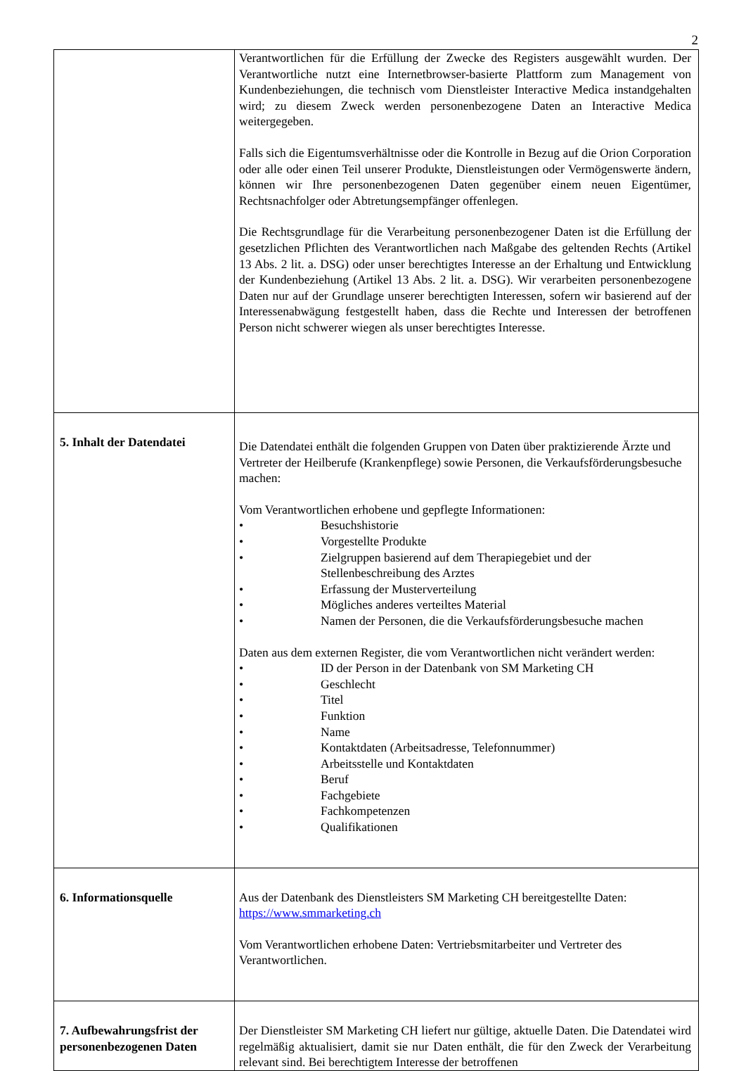2
| | Verantwortlichen für die Erfüllung der Zwecke des Registers ausgewählt wurden. Der Verantwortliche nutzt eine Internetbrowser-basierte Plattform zum Management von Kundenbeziehungen, die technisch vom Dienstleister Interactive Medica instandgehalten wird; zu diesem Zweck werden personenbezogene Daten an Interactive Medica weitergegeben. Falls sich die Eigentumsverhältnisse oder die Kontrolle in Bezug auf die Orion Corporation oder alle oder einen Teil unserer Produkte, Dienstleistungen oder Vermögenswerte ändern, können wir Ihre personenbezogenen Daten gegenüber einem neuen Eigentümer, Rechtsnachfolger oder Abtretungsempfänger offenlegen. Die Rechtsgrundlage für die Verarbeitung personenbezogener Daten ist die Erfüllung der gesetzlichen Pflichten des Verantwortlichen nach Maßgabe des geltenden Rechts (Artikel 13 Abs. 2 lit. a. DSG) oder unser berechtigtes Interesse an der Erhaltung und Entwicklung der Kundenbeziehung (Artikel 13 Abs. 2 lit. a. DSG). Wir verarbeiten personenbezogene Daten nur auf der Grundlage unserer berechtigten Interessen, sofern wir basierend auf der Interessenabwägung festgestellt haben, dass die Rechte und Interessen der betroffenen Person nicht schwerer wiegen als unser berechtigtes Interesse. |
| 5. Inhalt der Datendatei | Die Datendatei enthält die folgenden Gruppen von Daten über praktizierende Ärzte und Vertreter der Heilberufe (Krankenpflege) sowie Personen, die Verkaufsförderungsbesuche machen: Vom Verantwortlichen erhobene und gepflegte Informationen: • Besuchshistorie • Vorgestellte Produkte • Zielgruppen basierend auf dem Therapiegebiet und der Stellenbeschreibung des Arztes • Erfassung der Musterverteilung • Mögliches anderes verteiltes Material • Namen der Personen, die die Verkaufsförderungsbesuche machen Daten aus dem externen Register, die vom Verantwortlichen nicht verändert werden: • ID der Person in der Datenbank von SM Marketing CH • Geschlecht • Titel • Funktion • Name • Kontaktdaten (Arbeitsadresse, Telefonnummer) • Arbeitsstelle und Kontaktdaten • Beruf • Fachgebiete • Fachkompetenzen • Qualifikationen |
| 6. Informationsquelle | Aus der Datenbank des Dienstleisters SM Marketing CH bereitgestellte Daten: https://www.smmarketing.ch Vom Verantwortlichen erhobene Daten: Vertriebsmitarbeiter und Vertreter des Verantwortlichen. |
| 7. Aufbewahrungsfrist der personenbezogenen Daten | Der Dienstleister SM Marketing CH liefert nur gültige, aktuelle Daten. Die Datendatei wird regelmäßig aktualisiert, damit sie nur Daten enthält, die für den Zweck der Verarbeitung relevant sind. Bei berechtigtem Interesse der betroffenen |